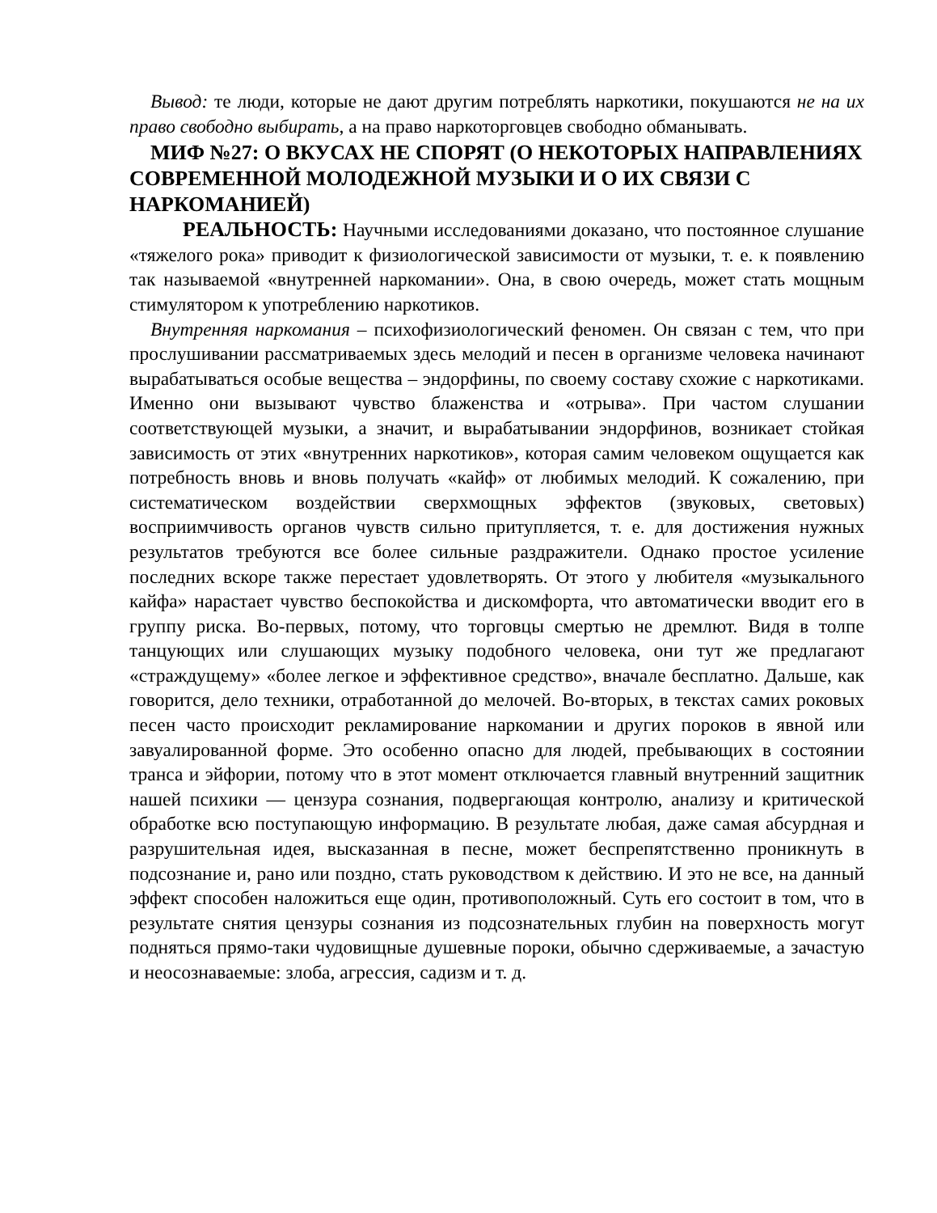Вывод: те люди, которые не дают другим потреблять наркотики, покушаются не на их право свободно выбирать, а на право наркоторговцев свободно обманывать.
МИФ №27: О ВКУСАХ НЕ СПОРЯТ (О НЕКОТОРЫХ НАПРАВЛЕНИЯХ СОВРЕМЕННОЙ МОЛОДЕЖНОЙ МУЗЫКИ И О ИХ СВЯЗИ С НАРКОМАНИЕЙ)
РЕАЛЬНОСТЬ: Научными исследованиями доказано, что постоянное слушание «тяжелого рока» приводит к физиологической зависимости от музыки, т. е. к появлению так называемой «внутренней наркомании». Она, в свою очередь, может стать мощным стимулятором к употреблению наркотиков.
Внутренняя наркомания – психофизиологический феномен. Он связан с тем, что при прослушивании рассматриваемых здесь мелодий и песен в организме человека начинают вырабатываться особые вещества – эндорфины, по своему составу схожие с наркотиками. Именно они вызывают чувство блаженства и «отрыва». При частом слушании соответствующей музыки, а значит, и вырабатывании эндорфинов, возникает стойкая зависимость от этих «внутренних наркотиков», которая самим человеком ощущается как потребность вновь и вновь получать «кайф» от любимых мелодий. К сожалению, при систематическом воздействии сверхмощных эффектов (звуковых, световых) восприимчивость органов чувств сильно притупляется, т. е. для достижения нужных результатов требуются все более сильные раздражители. Однако простое усиление последних вскоре также перестает удовлетворять. От этого у любителя «музыкального кайфа» нарастает чувство беспокойства и дискомфорта, что автоматически вводит его в группу риска. Во-первых, потому, что торговцы смертью не дремлют. Видя в толпе танцующих или слушающих музыку подобного человека, они тут же предлагают «страждущему» «более легкое и эффективное средство», вначале бесплатно. Дальше, как говорится, дело техники, отработанной до мелочей. Во-вторых, в текстах самих роковых песен часто происходит рекламирование наркомании и других пороков в явной или завуалированной форме. Это особенно опасно для людей, пребывающих в состоянии транса и эйфории, потому что в этот момент отключается главный внутренний защитник нашей психики — цензура сознания, подвергающая контролю, анализу и критической обработке всю поступающую информацию. В результате любая, даже самая абсурдная и разрушительная идея, высказанная в песне, может беспрепятственно проникнуть в подсознание и, рано или поздно, стать руководством к действию. И это не все, на данный эффект способен наложиться еще один, противоположный. Суть его состоит в том, что в результате снятия цензуры сознания из подсознательных глубин на поверхность могут подняться прямо-таки чудовищные душевные пороки, обычно сдерживаемые, а зачастую и неосознаваемые: злоба, агрессия, садизм и т. д.